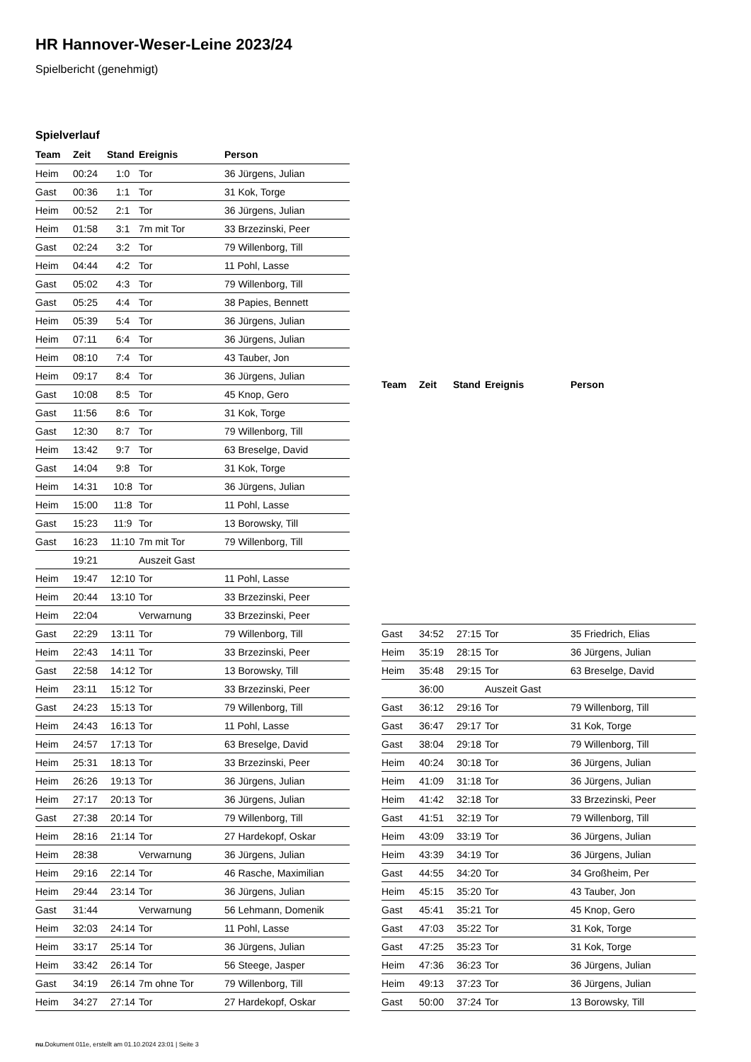HR Hannover-Weser-Leine 2023/24
Spielbericht (genehmigt)
Spielverlauf
| Team | Zeit | Stand | Ereignis | Person |
| --- | --- | --- | --- | --- |
| Heim | 00:24 | 1:0 | Tor | 36 Jürgens, Julian |
| Gast | 00:36 | 1:1 | Tor | 31 Kok, Torge |
| Heim | 00:52 | 2:1 | Tor | 36 Jürgens, Julian |
| Heim | 01:58 | 3:1 | 7m mit Tor | 33 Brzezinski, Peer |
| Gast | 02:24 | 3:2 | Tor | 79 Willenborg, Till |
| Heim | 04:44 | 4:2 | Tor | 11 Pohl, Lasse |
| Gast | 05:02 | 4:3 | Tor | 79 Willenborg, Till |
| Gast | 05:25 | 4:4 | Tor | 38 Papies, Bennett |
| Heim | 05:39 | 5:4 | Tor | 36 Jürgens, Julian |
| Heim | 07:11 | 6:4 | Tor | 36 Jürgens, Julian |
| Heim | 08:10 | 7:4 | Tor | 43 Tauber, Jon |
| Heim | 09:17 | 8:4 | Tor | 36 Jürgens, Julian |
| Gast | 10:08 | 8:5 | Tor | 45 Knop, Gero |
| Gast | 11:56 | 8:6 | Tor | 31 Kok, Torge |
| Gast | 12:30 | 8:7 | Tor | 79 Willenborg, Till |
| Heim | 13:42 | 9:7 | Tor | 63 Breselge, David |
| Gast | 14:04 | 9:8 | Tor | 31 Kok, Torge |
| Heim | 14:31 | 10:8 | Tor | 36 Jürgens, Julian |
| Heim | 15:00 | 11:8 | Tor | 11 Pohl, Lasse |
| Gast | 15:23 | 11:9 | Tor | 13 Borowsky, Till |
| Gast | 16:23 | 11:10 | 7m mit Tor | 79 Willenborg, Till |
| | 19:21 | | Auszeit Gast | |
| Heim | 19:47 | 12:10 | Tor | 11 Pohl, Lasse |
| Heim | 20:44 | 13:10 | Tor | 33 Brzezinski, Peer |
| Heim | 22:04 | | Verwarnung | 33 Brzezinski, Peer |
| Gast | 22:29 | 13:11 | Tor | 79 Willenborg, Till |
| Heim | 22:43 | 14:11 | Tor | 33 Brzezinski, Peer |
| Gast | 22:58 | 14:12 | Tor | 13 Borowsky, Till |
| Heim | 23:11 | 15:12 | Tor | 33 Brzezinski, Peer |
| Gast | 24:23 | 15:13 | Tor | 79 Willenborg, Till |
| Heim | 24:43 | 16:13 | Tor | 11 Pohl, Lasse |
| Heim | 24:57 | 17:13 | Tor | 63 Breselge, David |
| Heim | 25:31 | 18:13 | Tor | 33 Brzezinski, Peer |
| Heim | 26:26 | 19:13 | Tor | 36 Jürgens, Julian |
| Heim | 27:17 | 20:13 | Tor | 36 Jürgens, Julian |
| Gast | 27:38 | 20:14 | Tor | 79 Willenborg, Till |
| Heim | 28:16 | 21:14 | Tor | 27 Hardekopf, Oskar |
| Heim | 28:38 | | Verwarnung | 36 Jürgens, Julian |
| Heim | 29:16 | 22:14 | Tor | 46 Rasche, Maximilian |
| Heim | 29:44 | 23:14 | Tor | 36 Jürgens, Julian |
| Gast | 31:44 | | Verwarnung | 56 Lehmann, Domenik |
| Heim | 32:03 | 24:14 | Tor | 11 Pohl, Lasse |
| Heim | 33:17 | 25:14 | Tor | 36 Jürgens, Julian |
| Heim | 33:42 | 26:14 | Tor | 56 Steege, Jasper |
| Gast | 34:19 | 26:14 | 7m ohne Tor | 79 Willenborg, Till |
| Heim | 34:27 | 27:14 | Tor | 27 Hardekopf, Oskar |
| Team | Zeit | Stand | Ereignis | Person |
| --- | --- | --- | --- | --- |
| Gast | 34:52 | 27:15 | Tor | 35 Friedrich, Elias |
| Heim | 35:19 | 28:15 | Tor | 36 Jürgens, Julian |
| Heim | 35:48 | 29:15 | Tor | 63 Breselge, David |
| | 36:00 | | Auszeit Gast | |
| Gast | 36:12 | 29:16 | Tor | 79 Willenborg, Till |
| Gast | 36:47 | 29:17 | Tor | 31 Kok, Torge |
| Gast | 38:04 | 29:18 | Tor | 79 Willenborg, Till |
| Heim | 40:24 | 30:18 | Tor | 36 Jürgens, Julian |
| Heim | 41:09 | 31:18 | Tor | 36 Jürgens, Julian |
| Heim | 41:42 | 32:18 | Tor | 33 Brzezinski, Peer |
| Gast | 41:51 | 32:19 | Tor | 79 Willenborg, Till |
| Heim | 43:09 | 33:19 | Tor | 36 Jürgens, Julian |
| Heim | 43:39 | 34:19 | Tor | 36 Jürgens, Julian |
| Gast | 44:55 | 34:20 | Tor | 34 Großheim, Per |
| Heim | 45:15 | 35:20 | Tor | 43 Tauber, Jon |
| Gast | 45:41 | 35:21 | Tor | 45 Knop, Gero |
| Gast | 47:03 | 35:22 | Tor | 31 Kok, Torge |
| Gast | 47:25 | 35:23 | Tor | 31 Kok, Torge |
| Heim | 47:36 | 36:23 | Tor | 36 Jürgens, Julian |
| Heim | 49:13 | 37:23 | Tor | 36 Jürgens, Julian |
| Gast | 50:00 | 37:24 | Tor | 13 Borowsky, Till |
nu.Dokument 011e, erstellt am 01.10.2024 23:01 | Seite 3